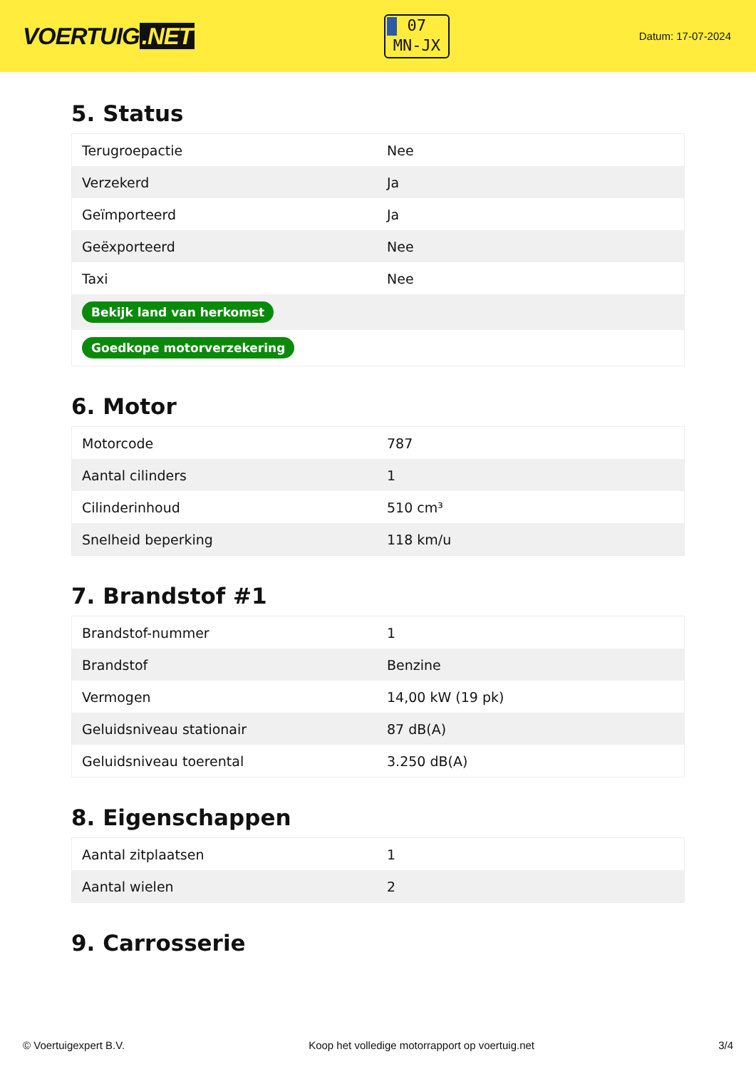VOERTUIG.NET
07
MN-JX
Datum: 17-07-2024
5. Status
| Terugroepactie | Nee |
| Verzekerd | Ja |
| Geïmporteerd | Ja |
| Geëxporteerd | Nee |
| Taxi | Nee |
| Bekijk land van herkomst | |
| Goedkope motorverzekering | |
6. Motor
| Motorcode | 787 |
| Aantal cilinders | 1 |
| Cilinderinhoud | 510 cm³ |
| Snelheid beperking | 118 km/u |
7. Brandstof #1
| Brandstof-nummer | 1 |
| Brandstof | Benzine |
| Vermogen | 14,00 kW (19 pk) |
| Geluidsniveau stationair | 87 dB(A) |
| Geluidsniveau toerental | 3.250 dB(A) |
8. Eigenschappen
| Aantal zitplaatsen | 1 |
| Aantal wielen | 2 |
9. Carrosserie
© Voertuigexpert B.V. Koop het volledige motorrapport op voertuig.net 3/4